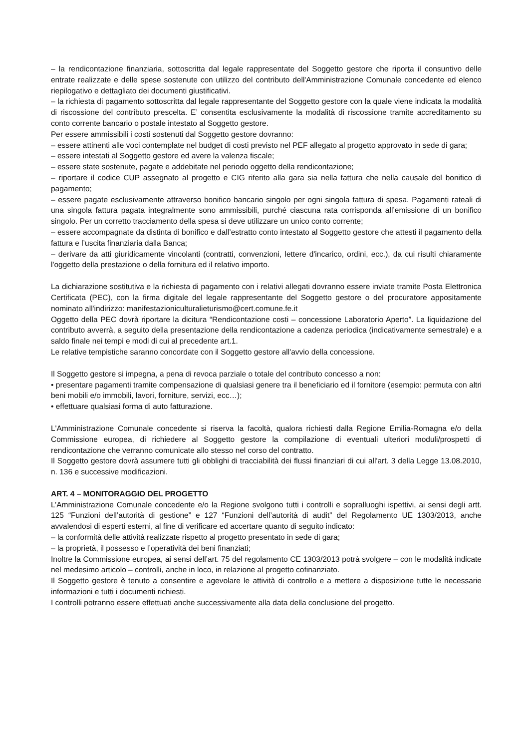– la rendicontazione finanziaria, sottoscritta dal legale rappresentate del Soggetto gestore che riporta il consuntivo delle entrate realizzate e delle spese sostenute con utilizzo del contributo dell'Amministrazione Comunale concedente ed elenco riepilogativo e dettagliato dei documenti giustificativi.
– la richiesta di pagamento sottoscritta dal legale rappresentante del Soggetto gestore con la quale viene indicata la modalità di riscossione del contributo prescelta. E’ consentita esclusivamente la modalità di riscossione tramite accreditamento su conto corrente bancario o postale intestato al Soggetto gestore.
Per essere ammissibili i costi sostenuti dal Soggetto gestore dovranno:
– essere attinenti alle voci contemplate nel budget di costi previsto nel PEF allegato al progetto approvato in sede di gara;
– essere intestati al Soggetto gestore ed avere la valenza fiscale;
– essere state sostenute, pagate e addebitate nel periodo oggetto della rendicontazione;
– riportare il codice CUP assegnato al progetto e CIG riferito alla gara sia nella fattura che nella causale del bonifico di pagamento;
– essere pagate esclusivamente attraverso bonifico bancario singolo per ogni singola fattura di spesa. Pagamenti rateali di una singola fattura pagata integralmente sono ammissibili, purché ciascuna rata corrisponda all’emissione di un bonifico singolo. Per un corretto tracciamento della spesa si deve utilizzare un unico conto corrente;
– essere accompagnate da distinta di bonifico e dall’estratto conto intestato al Soggetto gestore che attesti il pagamento della fattura e l’uscita finanziaria dalla Banca;
– derivare da atti giuridicamente vincolanti (contratti, convenzioni, lettere d'incarico, ordini, ecc.), da cui risulti chiaramente l'oggetto della prestazione o della fornitura ed il relativo importo.
La dichiarazione sostitutiva e la richiesta di pagamento con i relativi allegati dovranno essere inviate tramite Posta Elettronica Certificata (PEC), con la firma digitale del legale rappresentante del Soggetto gestore o del procuratore appositamente nominato all'indirizzo: manifestazioniculturalieturismo@cert.comune.fe.it
Oggetto della PEC dovrà riportare la dicitura “Rendicontazione costi – concessione Laboratorio Aperto”. La liquidazione del contributo avverrà, a seguito della presentazione della rendicontazione a cadenza periodica (indicativamente semestrale) e a saldo finale nei tempi e modi di cui al precedente art.1.
Le relative tempistiche saranno concordate con il Soggetto gestore all'avvio della concessione.
Il Soggetto gestore si impegna, a pena di revoca parziale o totale del contributo concesso a non:
• presentare pagamenti tramite compensazione di qualsiasi genere tra il beneficiario ed il fornitore (esempio: permuta con altri beni mobili e/o immobili, lavori, forniture, servizi, ecc…);
• effettuare qualsiasi forma di auto fatturazione.
L'Amministrazione Comunale concedente si riserva la facoltà, qualora richiesti dalla Regione Emilia-Romagna e/o della Commissione europea, di richiedere al Soggetto gestore la compilazione di eventuali ulteriori moduli/prospetti di rendicontazione che verranno comunicate allo stesso nel corso del contratto.
Il Soggetto gestore dovrà assumere tutti gli obblighi di tracciabilità dei flussi finanziari di cui all'art. 3 della Legge 13.08.2010, n. 136 e successive modificazioni.
ART. 4 – MONITORAGGIO DEL PROGETTO
L’Amministrazione Comunale concedente e/o la Regione svolgono tutti i controlli e sopralluoghi ispettivi, ai sensi degli artt. 125 “Funzioni dell’autorità di gestione” e 127 “Funzioni dell’autorità di audit” del Regolamento UE 1303/2013, anche avvalendosi di esperti esterni, al fine di verificare ed accertare quanto di seguito indicato:
– la conformità delle attività realizzate rispetto al progetto presentato in sede di gara;
– la proprietà, il possesso e l’operatività dei beni finanziati;
Inoltre la Commissione europea, ai sensi dell’art. 75 del regolamento CE 1303/2013 potrà svolgere – con le modalità indicate nel medesimo articolo – controlli, anche in loco, in relazione al progetto cofinanziato.
Il Soggetto gestore è tenuto a consentire e agevolare le attività di controllo e a mettere a disposizione tutte le necessarie informazioni e tutti i documenti richiesti.
I controlli potranno essere effettuati anche successivamente alla data della conclusione del progetto.